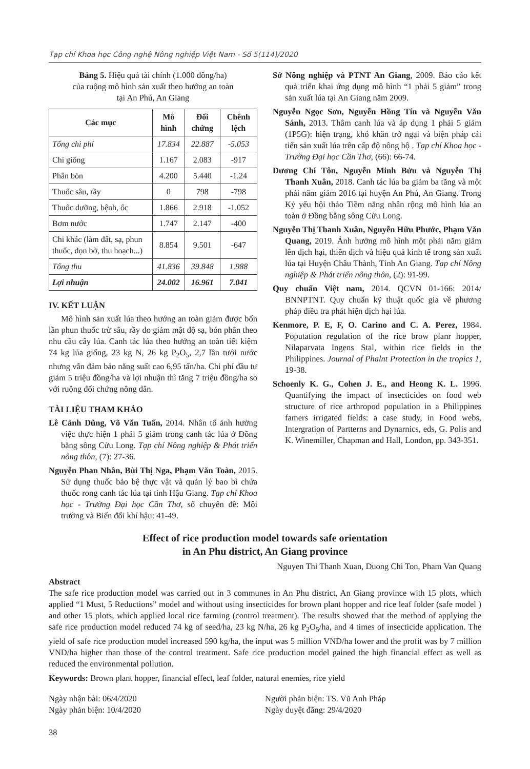Tạp chí Khoa học Công nghệ Nông nghiệp Việt Nam - Số 5(114)/2020
Bảng 5. Hiệu quả tài chính (1.000 đồng/ha)
của ruộng mô hình sản xuất theo hướng an toàn
tại An Phú, An Giang
| Các mục | Mô hình | Đối chứng | Chênh lệch |
| --- | --- | --- | --- |
| Tổng chi phí | 17.834 | 22.887 | -5.053 |
| Chi giống | 1.167 | 2.083 | -917 |
| Phân bón | 4.200 | 5.440 | -1.24 |
| Thuốc sâu, rầy | 0 | 798 | -798 |
| Thuốc dưỡng, bệnh, ốc | 1.866 | 2.918 | -1.052 |
| Bơm nước | 1.747 | 2.147 | -400 |
| Chi khác (làm đất, sạ, phun thuốc, dọn bờ, thu hoạch...) | 8.854 | 9.501 | -647 |
| Tổng thu | 41.836 | 39.848 | 1.988 |
| Lợi nhuận | 24.002 | 16.961 | 7.041 |
IV. KẾT LUẬN
Mô hình sản xuất lúa theo hướng an toàn giảm được bốn lần phun thuốc trừ sâu, rầy do giảm mật độ sạ, bón phân theo nhu cầu cây lúa. Canh tác lúa theo hướng an toàn tiết kiệm 74 kg lúa giống, 23 kg N, 26 kg P<sub>2</sub>O<sub>5</sub>, 2,7 lần tưới nước nhưng vẫn đảm bảo năng suất cao 6,95 tấn/ha. Chi phí đầu tư giảm 5 triệu đồng/ha và lợi nhuận thì tăng 7 triệu đồng/ha so với ruộng đối chứng nông dân.
TÀI LIỆU THAM KHẢO
Lê Cảnh Dũng, Võ Văn Tuấn, 2014. Nhân tố ảnh hưởng việc thực hiện 1 phải 5 giảm trong canh tác lúa ở Đồng bằng sông Cửu Long. Tạp chí Nông nghiệp & Phát triển nông thôn, (7): 27-36.
Nguyễn Phan Nhân, Bùi Thị Nga, Phạm Văn Toàn, 2015. Sử dụng thuốc bảo bệ thực vật và quản lý bao bì chứa thuốc rong canh tác lúa tại tỉnh Hậu Giang. Tạp chí Khoa học - Trường Đại học Cần Thơ, số chuyên đề: Môi trường và Biến đổi khí hậu: 41-49.
Sở Nông nghiệp và PTNT An Giang, 2009. Báo cáo kết quả triển khai ứng dụng mô hình “1 phải 5 giảm” trong sản xuất lúa tại An Giang năm 2009.
Nguyễn Ngọc Sơn, Nguyễn Hồng Tín và Nguyễn Văn Sánh, 2013. Thâm canh lúa và áp dụng 1 phải 5 giảm (1P5G): hiện trạng, khó khăn trở ngại và biện pháp cải tiến sản xuất lúa trên cấp độ nông hộ . Tạp chí Khoa học - Trường Đại học Cần Thơ, (66): 66-74.
Dương Chí Tôn, Nguyễn Minh Bửu và Nguyễn Thị Thanh Xuân, 2018. Canh tác lúa ba giảm ba tăng và một phải năm giảm 2016 tại huyện An Phú, An Giang. Trong Kỷ yếu hội thảo Tiềm năng nhân rộng mô hình lúa an toàn ở Đồng bằng sông Cửu Long.
Nguyễn Thị Thanh Xuân, Nguyễn Hữu Phước, Phạm Văn Quang, 2019. Ảnh hưởng mô hình một phải năm giảm lên dịch hại, thiên địch và hiệu quả kinh tế trong sản xuất lúa tại Huyện Châu Thành, Tỉnh An Giang. Tạp chí Nông nghiệp & Phát triển nông thôn, (2): 91-99.
Quy chuẩn Việt nam, 2014. QCVN 01-166: 2014/ BNNPTNT. Quy chuẩn kỹ thuật quốc gia về phương pháp điều tra phát hiện dịch hại lúa.
Kenmore, P. E, F, O. Carino and C. A. Perez, 1984. Poputation regulation of the rice brow planr hopper, Nilaparvata Ingens Stal, within rice fields in the Philippines. Journal of Phalnt Protection in the tropics 1, 19-38.
Schoenly K. G., Cohen J. E., and Heong K. L. 1996. Quantifying the impact of insecticides on food web structure of rice arthropod population in a Philippines famers irrigated fields: a case study, in Food webs, Intergration of Partterns and Dynarnics, eds, G. Polis and K. Winemiller, Chapman and Hall, London, pp. 343-351.
Effect of rice production model towards safe orientation
in An Phu district, An Giang province
Nguyen Thi Thanh Xuan, Duong Chi Ton, Pham Van Quang
Abstract
The safe rice production model was carried out in 3 communes in An Phu district, An Giang province with 15 plots, which applied “1 Must, 5 Reductions” model and without using insecticides for brown plant hopper and rice leaf folder (safe model ) and other 15 plots, which applied local rice farming (control treatment). The results showed that the method of applying the safe rice production model reduced 74 kg of seed/ha, 23 kg N/ha, 26 kg P<sub>2</sub>O<sub>5</sub>/ha, and 4 times of insecticide application. The yield of safe rice production model increased 590 kg/ha, the input was 5 million VND/ha lower and the profit was by 7 million VND/ha higher than those of the control treatment. Safe rice production model gained the high financial effect as well as reduced the environmental pollution.
Keywords: Brown plant hopper, financial effect, leaf folder, natural enemies, rice yield
Ngày nhận bài: 06/4/2020
Ngày phản biện: 10/4/2020
Người phản biện: TS. Vũ Anh Pháp
Ngày duyệt đăng: 29/4/2020
38